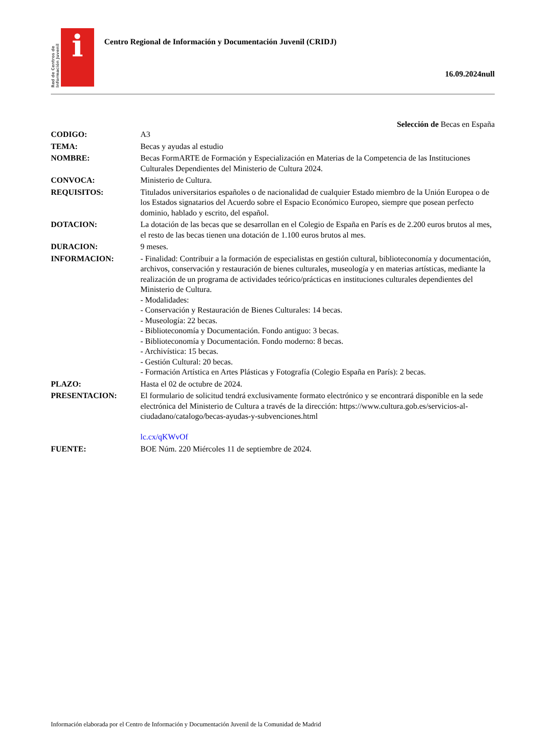Red de Centros de Información Juvenil
i
Centro Regional de Información y Documentación Juvenil (CRIDJ)
16.09.2024null
Selección de Becas en España
| CODIGO: | A3 |
| TEMA: | Becas y ayudas al estudio |
| NOMBRE: | Becas FormARTE de Formación y Especialización en Materias de la Competencia de las Instituciones Culturales Dependientes del Ministerio de Cultura 2024. |
| CONVOCA: | Ministerio de Cultura. |
| REQUISITOS: | Titulados universitarios españoles o de nacionalidad de cualquier Estado miembro de la Unión Europea o de los Estados signatarios del Acuerdo sobre el Espacio Económico Europeo, siempre que posean perfecto dominio, hablado y escrito, del español. |
| DOTACION: | La dotación de las becas que se desarrollan en el Colegio de España en París es de 2.200 euros brutos al mes, el resto de las becas tienen una dotación de 1.100 euros brutos al mes. |
| DURACION: | 9 meses. |
| INFORMACION: | - Finalidad: Contribuir a la formación de especialistas en gestión cultural, biblioteconomía y documentación, archivos, conservación y restauración de bienes culturales, museología y en materias artísticas, mediante la realización de un programa de actividades teórico/prácticas en instituciones culturales dependientes del Ministerio de Cultura. - Modalidades: - Conservación y Restauración de Bienes Culturales: 14 becas. - Museología: 22 becas. - Biblioteconomía y Documentación. Fondo antiguo: 3 becas. - Biblioteconomía y Documentación. Fondo moderno: 8 becas. - Archivística: 15 becas. - Gestión Cultural: 20 becas. - Formación Artística en Artes Plásticas y Fotografía (Colegio España en París): 2 becas. |
| PLAZO: | Hasta el 02 de octubre de 2024. |
| PRESENTACION: | El formulario de solicitud tendrá exclusivamente formato electrónico y se encontrará disponible en la sede electrónica del Ministerio de Cultura a través de la dirección: https://www.cultura.gob.es/servicios-al-ciudadano/catalogo/becas-ayudas-y-subvenciones.html lc.cx/qKWvOf |
| FUENTE: | BOE Núm. 220 Miércoles 11 de septiembre de 2024. |
Información elaborada por el Centro de Información y Documentación Juvenil de la Comunidad de Madrid